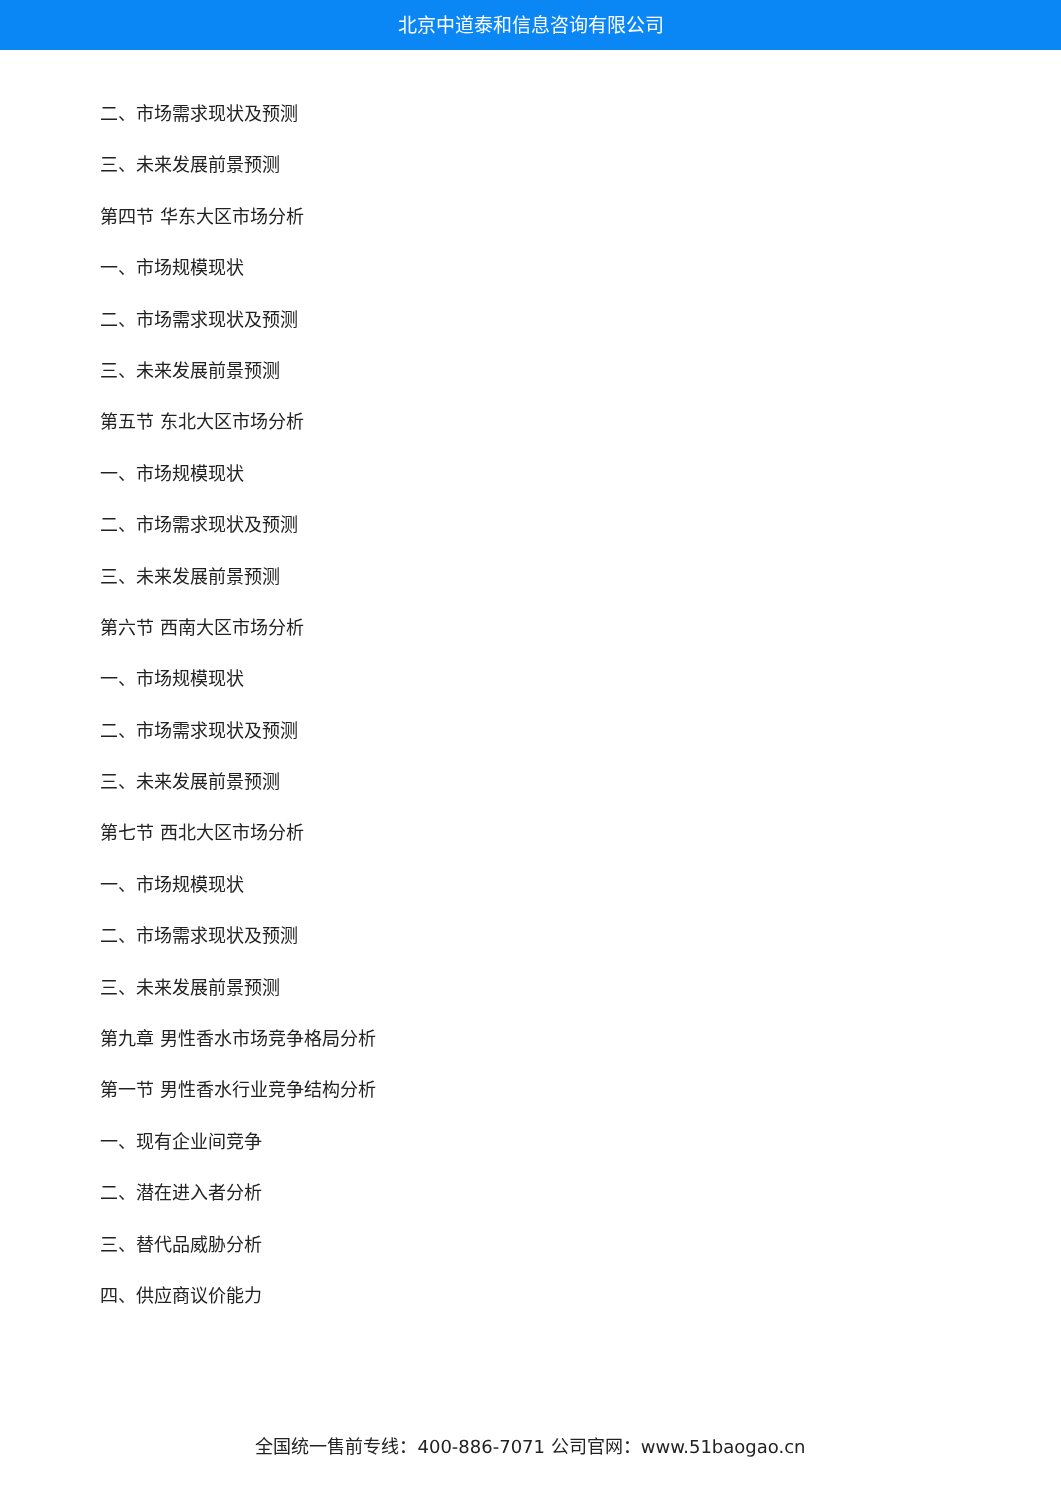北京中道泰和信息咨询有限公司
二、市场需求现状及预测
三、未来发展前景预测
第四节 华东大区市场分析
一、市场规模现状
二、市场需求现状及预测
三、未来发展前景预测
第五节 东北大区市场分析
一、市场规模现状
二、市场需求现状及预测
三、未来发展前景预测
第六节 西南大区市场分析
一、市场规模现状
二、市场需求现状及预测
三、未来发展前景预测
第七节 西北大区市场分析
一、市场规模现状
二、市场需求现状及预测
三、未来发展前景预测
第九章 男性香水市场竞争格局分析
第一节 男性香水行业竞争结构分析
一、现有企业间竞争
二、潜在进入者分析
三、替代品威胁分析
四、供应商议价能力
全国统一售前专线：400-886-7071 公司官网：www.51baogao.cn